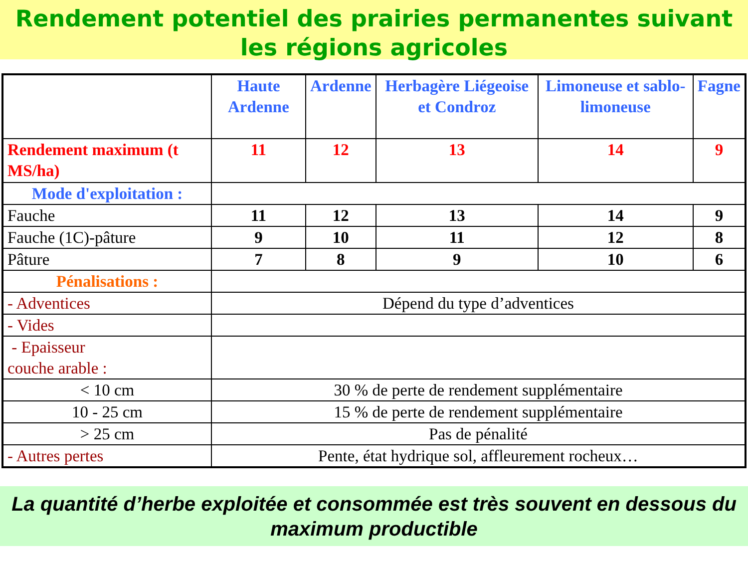Rendement potentiel des prairies permanentes suivant les régions agricoles
| | Haute Ardenne | Ardenne | Herbagère Liégeoise et Condroz | Limoneuse et sablo-limoneuse | Fagne |
| --- | --- | --- | --- | --- | --- |
| Rendement maximum (t MS/ha) | 11 | 12 | 13 | 14 | 9 |
| Mode d'exploitation : | | | | | |
| Fauche | 11 | 12 | 13 | 14 | 9 |
| Fauche (1C)-pâture | 9 | 10 | 11 | 12 | 8 |
| Pâture | 7 | 8 | 9 | 10 | 6 |
| Pénalisations : | | | | | |
| - Adventices | Dépend du type d’adventices | | | | |
| - Vides | | | | | |
| - Epaisseur couche arable : | | | | | |
| < 10 cm | 30 % de perte de rendement supplémentaire | | | | |
| 10 - 25 cm | 15 % de perte de rendement supplémentaire | | | | |
| > 25 cm | Pas de pénalité | | | | |
| - Autres pertes | Pente, état hydrique sol, affleurement rocheux… | | | | |
La quantité d’herbe exploitée et consommée est très souvent en dessous du maximum productible